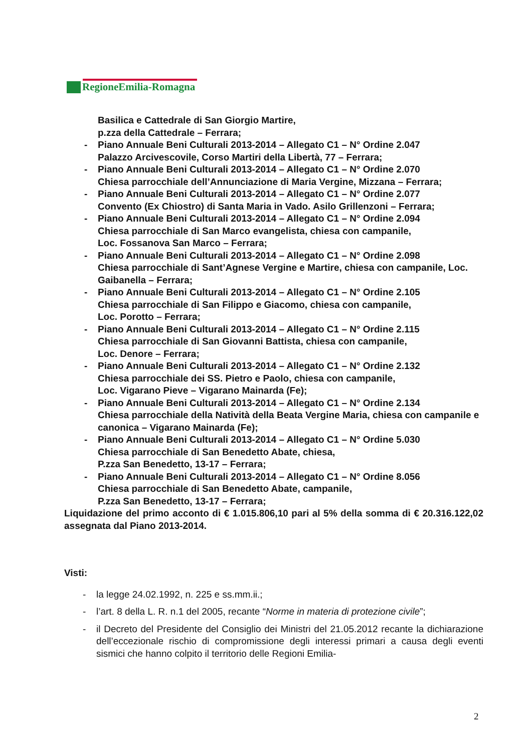RegioneEmilia-Romagna
Basilica e Cattedrale di San Giorgio Martire,
p.zza della Cattedrale – Ferrara;
- Piano Annuale Beni Culturali 2013-2014 – Allegato C1 – N° Ordine 2.047
Palazzo Arcivescovile, Corso Martiri della Libertà, 77 – Ferrara;
- Piano Annuale Beni Culturali 2013-2014 – Allegato C1 – N° Ordine 2.070
Chiesa parrocchiale dell’Annunciazione di Maria Vergine, Mizzana – Ferrara;
- Piano Annuale Beni Culturali 2013-2014 – Allegato C1 – N° Ordine 2.077
Convento (Ex Chiostro) di Santa Maria in Vado. Asilo Grillenzoni – Ferrara;
- Piano Annuale Beni Culturali 2013-2014 – Allegato C1 – N° Ordine 2.094
Chiesa parrocchiale di San Marco evangelista, chiesa con campanile,
Loc. Fossanova San Marco – Ferrara;
- Piano Annuale Beni Culturali 2013-2014 – Allegato C1 – N° Ordine 2.098
Chiesa parrocchiale di Sant’Agnese Vergine e Martire, chiesa con campanile, Loc. Gaibanella – Ferrara;
- Piano Annuale Beni Culturali 2013-2014 – Allegato C1 – N° Ordine 2.105
Chiesa parrocchiale di San Filippo e Giacomo, chiesa con campanile,
Loc. Porotto – Ferrara;
- Piano Annuale Beni Culturali 2013-2014 – Allegato C1 – N° Ordine 2.115
Chiesa parrocchiale di San Giovanni Battista, chiesa con campanile,
Loc. Denore – Ferrara;
- Piano Annuale Beni Culturali 2013-2014 – Allegato C1 – N° Ordine 2.132
Chiesa parrocchiale dei SS. Pietro e Paolo, chiesa con campanile,
Loc. Vigarano Pieve – Vigarano Mainarda (Fe);
- Piano Annuale Beni Culturali 2013-2014 – Allegato C1 – N° Ordine 2.134
Chiesa parrocchiale della Natività della Beata Vergine Maria, chiesa con campanile e canonica – Vigarano Mainarda (Fe);
- Piano Annuale Beni Culturali 2013-2014 – Allegato C1 – N° Ordine 5.030
Chiesa parrocchiale di San Benedetto Abate, chiesa,
P.zza San Benedetto, 13-17 – Ferrara;
- Piano Annuale Beni Culturali 2013-2014 – Allegato C1 – N° Ordine 8.056
Chiesa parrocchiale di San Benedetto Abate, campanile,
P.zza San Benedetto, 13-17 – Ferrara;
Liquidazione del primo acconto di € 1.015.806,10 pari al 5% della somma di € 20.316.122,02 assegnata dal Piano 2013-2014.
Visti:
- la legge 24.02.1992, n. 225 e ss.mm.ii.;
- l’art. 8 della L. R. n.1 del 2005, recante “Norme in materia di protezione civile”;
-
il Decreto del Presidente del Consiglio dei Ministri del 21.05.2012 recante la dichiarazione dell’eccezionale rischio di compromissione degli interessi primari a causa degli eventi sismici che hanno colpito il territorio delle Regioni Emilia-
2